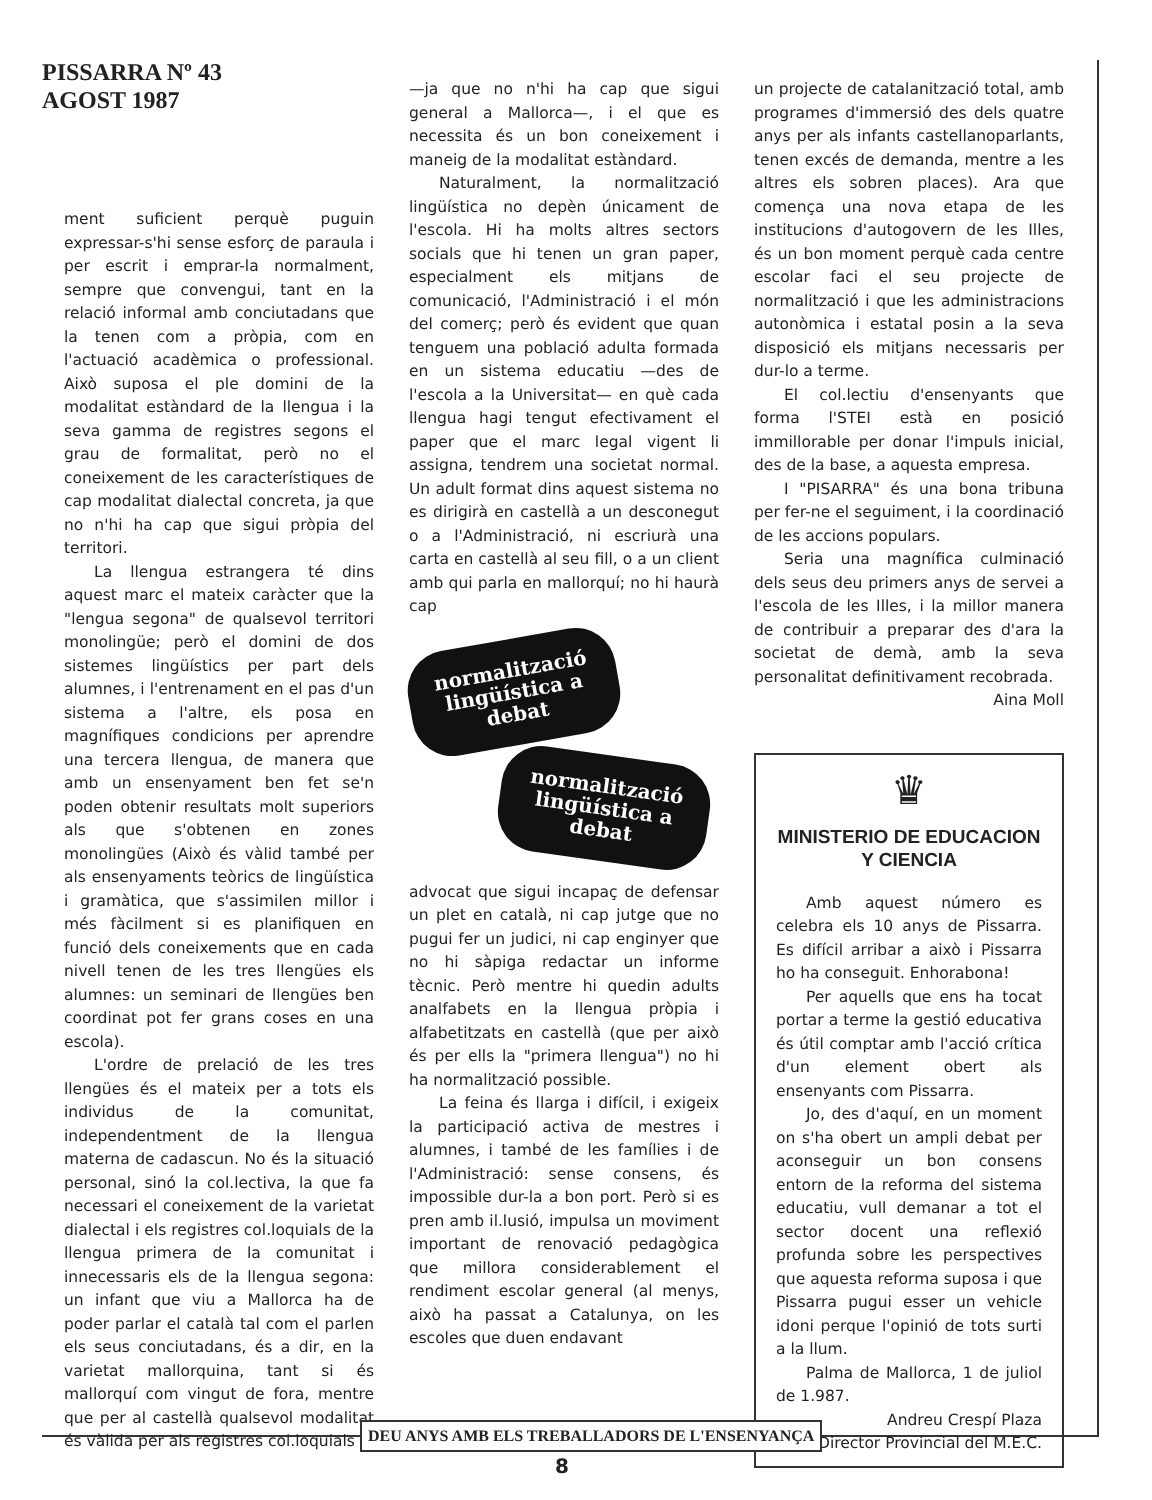PISSARRA Nº 43
AGOST 1987
ment suficient perquè puguin expressar-s'hi sense esforç de paraula i per escrit i emprar-la normalment, sempre que convengui, tant en la relació informal amb conciutadans que la tenen com a pròpia, com en l'actuació acadèmica o professional. Això suposa el ple domini de la modalitat estàndard de la llengua i la seva gamma de registres segons el grau de formalitat, però no el coneixement de les característiques de cap modalitat dialectal concreta, ja que no n'hi ha cap que sigui pròpia del territori.
La llengua estrangera té dins aquest marc el mateix caràcter que la "lengua segona" de qualsevol territori monolingüe; però el domini de dos sistemes lingüístics per part dels alumnes, i l'entrenament en el pas d'un sistema a l'altre, els posa en magnífiques condicions per aprendre una tercera llengua, de manera que amb un ensenyament ben fet se'n poden obtenir resultats molt superiors als que s'obtenen en zones monolingües (Això és vàlid també per als ensenyaments teòrics de lingüística i gramàtica, que s'assimilen millor i més fàcilment si es planifiquen en funció dels coneixements que en cada nivell tenen de les tres llengües els alumnes: un seminari de llengües ben coordinat pot fer grans coses en una escola).
L'ordre de prelació de les tres llengües és el mateix per a tots els individus de la comunitat, independentment de la llengua materna de cadascun. No és la situació personal, sinó la col.lectiva, la que fa necessari el coneixement de la varietat dialectal i els registres col.loquials de la llengua primera de la comunitat i innecessaris els de la llengua segona: un infant que viu a Mallorca ha de poder parlar el català tal com el parlen els seus conciutadans, és a dir, en la varietat mallorquina, tant si és mallorquí com vingut de fora, mentre que per al castellà qualsevol modalitat és vàlida per als registres col.loquials
—ja que no n'hi ha cap que sigui general a Mallorca—, i el que es necessita és un bon coneixement i maneig de la modalitat estàndard.
Naturalment, la normalització lingüística no depèn únicament de l'escola. Hi ha molts altres sectors socials que hi tenen un gran paper, especialment els mitjans de comunicació, l'Administració i el món del comerç; però és evident que quan tenguem una població adulta formada en un sistema educatiu —des de l'escola a la Universitat— en què cada llengua hagi tengut efectivament el paper que el marc legal vigent li assigna, tendrem una societat normal. Un adult format dins aquest sistema no es dirigirà en castellà a un desconegut o a l'Administració, ni escriurà una carta en castellà al seu fill, o a un client amb qui parla en mallorquí; no hi haurà cap
normalització lingüística a debat
normalització lingüística a debat
advocat que sigui incapaç de defensar un plet en català, ni cap jutge que no pugui fer un judici, ni cap enginyer que no hi sàpiga redactar un informe tècnic. Però mentre hi quedin adults analfabets en la llengua pròpia i alfabetitzats en castellà (que per això és per ells la "primera llengua") no hi ha normalització possible.
La feina és llarga i difícil, i exigeix la participació activa de mestres i alumnes, i també de les famílies i de l'Administració: sense consens, és impossible dur-la a bon port. Però si es pren amb il.lusió, impulsa un moviment important de renovació pedagògica que millora considerablement el rendiment escolar general (al menys, això ha passat a Catalunya, on les escoles que duen endavant
un projecte de catalanització total, amb programes d'immersió des dels quatre anys per als infants castellanoparlants, tenen excés de demanda, mentre a les altres els sobren places). Ara que comença una nova etapa de les institucions d'autogovern de les Illes, és un bon moment perquè cada centre escolar faci el seu projecte de normalització i que les administracions autonòmica i estatal posin a la seva disposició els mitjans necessaris per dur-lo a terme.
El col.lectiu d'ensenyants que forma l'STEI està en posició immillorable per donar l'impuls inicial, des de la base, a aquesta empresa.
I "PISARRA" és una bona tribuna per fer-ne el seguiment, i la coordinació de les accions populars.
Seria una magnífica culminació dels seus deu primers anys de servei a l'escola de les Illes, i la millor manera de contribuir a preparar des d'ara la societat de demà, amb la seva personalitat definitivament recobrada.
Aina Moll
♛
MINISTERIO DE EDUCACION Y CIENCIA
Amb aquest número es celebra els 10 anys de Pissarra. Es difícil arribar a això i Pissarra ho ha conseguit. Enhorabona!
Per aquells que ens ha tocat portar a terme la gestió educativa és útil comptar amb l'acció crítica d'un element obert als ensenyants com Pissarra.
Jo, des d'aquí, en un moment on s'ha obert un ampli debat per aconseguir un bon consens entorn de la reforma del sistema educatiu, vull demanar a tot el sector docent una reflexió profunda sobre les perspectives que aquesta reforma suposa i que Pissarra pugui esser un vehicle idoni perque l'opinió de tots surti a la llum.
Palma de Mallorca, 1 de juliol de 1.987.
Andreu Crespí Plaza
Director Provincial del M.E.C.
DEU ANYS AMB ELS TREBALLADORS DE L'ENSENYANÇA
8